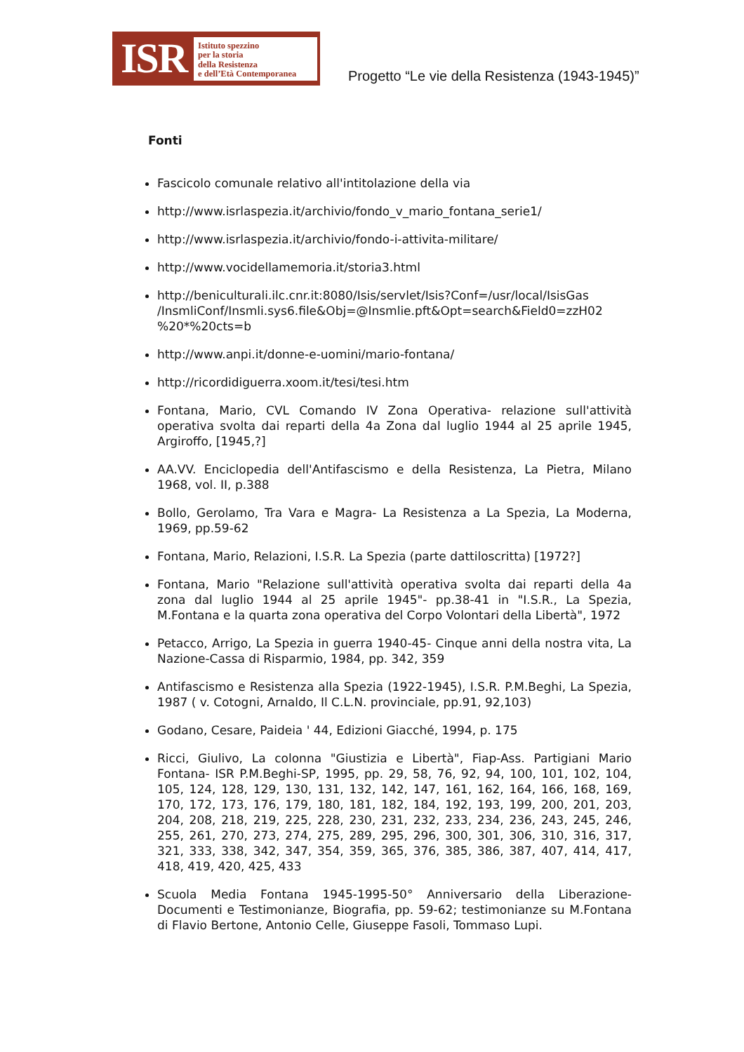ISR
Istituto spezzino
per la storia
della Resistenza
e dell’Età Contemporanea
Progetto “Le vie della Resistenza (1943-1945)”
Fonti
Fascicolo comunale relativo all'intitolazione della via
http://www.isrlaspezia.it/archivio/fondo_v_mario_fontana_serie1/
http://www.isrlaspezia.it/archivio/fondo-i-attivita-militare/
http://www.vocidellamemoria.it/storia3.html
http://beniculturali.ilc.cnr.it:8080/Isis/servlet/Isis?Conf=/usr/local/IsisGas /InsmliConf/Insmli.sys6.file&Obj=@Insmlie.pft&Opt=search&Field0=zzH02 %20*%20cts=b
http://www.anpi.it/donne-e-uomini/mario-fontana/
http://ricordidiguerra.xoom.it/tesi/tesi.htm
Fontana, Mario, CVL Comando IV Zona Operativa- relazione sull'attività operativa svolta dai reparti della 4a Zona dal luglio 1944 al 25 aprile 1945, Argiroffo, [1945,?]
AA.VV. Enciclopedia dell'Antifascismo e della Resistenza, La Pietra, Milano 1968, vol. II, p.388
Bollo, Gerolamo, Tra Vara e Magra- La Resistenza a La Spezia, La Moderna, 1969, pp.59-62
Fontana, Mario, Relazioni, I.S.R. La Spezia (parte dattiloscritta) [1972?]
Fontana, Mario "Relazione sull'attività operativa svolta dai reparti della 4a zona dal luglio 1944 al 25 aprile 1945"- pp.38-41 in "I.S.R., La Spezia, M.Fontana e la quarta zona operativa del Corpo Volontari della Libertà", 1972
Petacco, Arrigo, La Spezia in guerra 1940-45- Cinque anni della nostra vita, La Nazione-Cassa di Risparmio, 1984, pp. 342, 359
Antifascismo e Resistenza alla Spezia (1922-1945), I.S.R. P.M.Beghi, La Spezia, 1987 ( v. Cotogni, Arnaldo, Il C.L.N. provinciale, pp.91, 92,103)
Godano, Cesare, Paideia ' 44, Edizioni Giacché, 1994, p. 175
Ricci, Giulivo, La colonna "Giustizia e Libertà", Fiap-Ass. Partigiani Mario Fontana- ISR P.M.Beghi-SP, 1995, pp. 29, 58, 76, 92, 94, 100, 101, 102, 104, 105, 124, 128, 129, 130, 131, 132, 142, 147, 161, 162, 164, 166, 168, 169, 170, 172, 173, 176, 179, 180, 181, 182, 184, 192, 193, 199, 200, 201, 203, 204, 208, 218, 219, 225, 228, 230, 231, 232, 233, 234, 236, 243, 245, 246, 255, 261, 270, 273, 274, 275, 289, 295, 296, 300, 301, 306, 310, 316, 317, 321, 333, 338, 342, 347, 354, 359, 365, 376, 385, 386, 387, 407, 414, 417, 418, 419, 420, 425, 433
Scuola Media Fontana 1945-1995-50° Anniversario della Liberazione- Documenti e Testimonianze, Biografia, pp. 59-62; testimonianze su M.Fontana di Flavio Bertone, Antonio Celle, Giuseppe Fasoli, Tommaso Lupi.